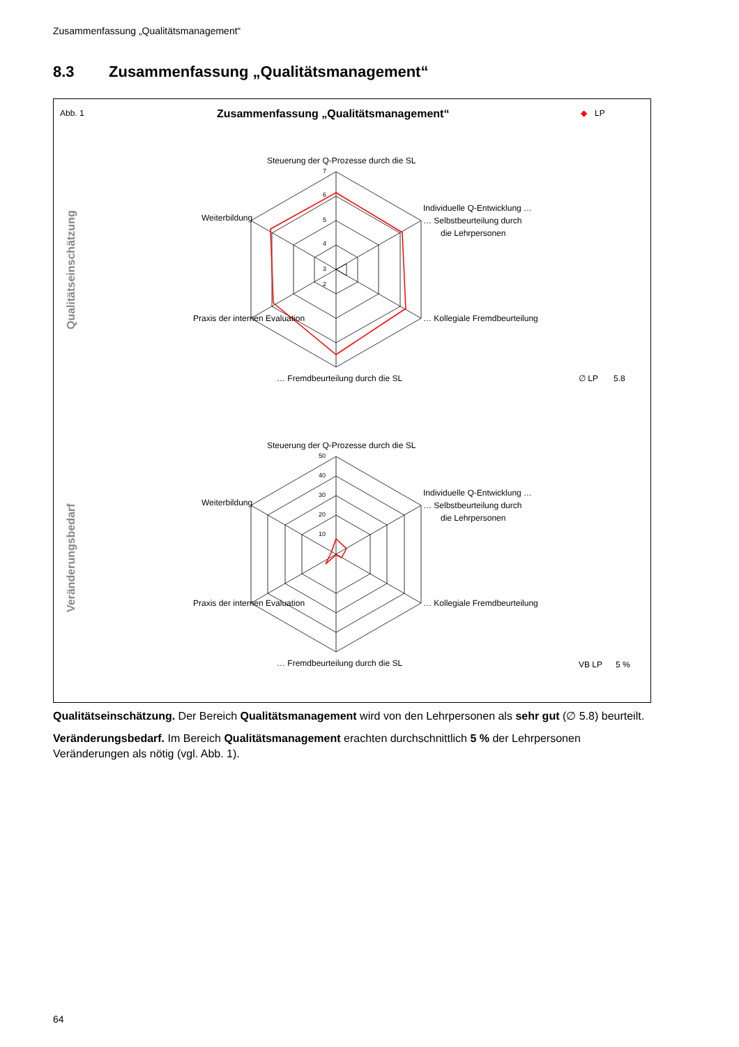Zusammenfassung „Qualitätsmanagement“
8.3 Zusammenfassung „Qualitätsmanagement“
Abb. 1
Zusammenfassung „Qualitätsmanagement“
◆
LP
Qualitätseinschätzung
Veränderungsbedarf
7
6
5
4
3
2
50
40
30
20
10
Steuerung der Q-Prozesse durch die SL
Individuelle Q-Entwicklung …
… Selbstbeurteilung durch
die Lehrpersonen
… Kollegiale Fremdbeurteilung
… Fremdbeurteilung durch die SL
Praxis der internen Evaluation
Weiterbildung
∅ LP
5.8
Steuerung der Q-Prozesse durch die SL
Individuelle Q-Entwicklung …
… Selbstbeurteilung durch
die Lehrpersonen
… Kollegiale Fremdbeurteilung
… Fremdbeurteilung durch die SL
Praxis der internen Evaluation
Weiterbildung
VB LP
5 %
Qualitätseinschätzung. Der Bereich Qualitätsmanagement wird von den Lehrpersonen als sehr gut (∅ 5.8) beurteilt.
Veränderungsbedarf. Im Bereich Qualitätsmanagement erachten durchschnittlich 5 % der Lehrpersonen Veränderungen als nötig (vgl. Abb. 1).
64